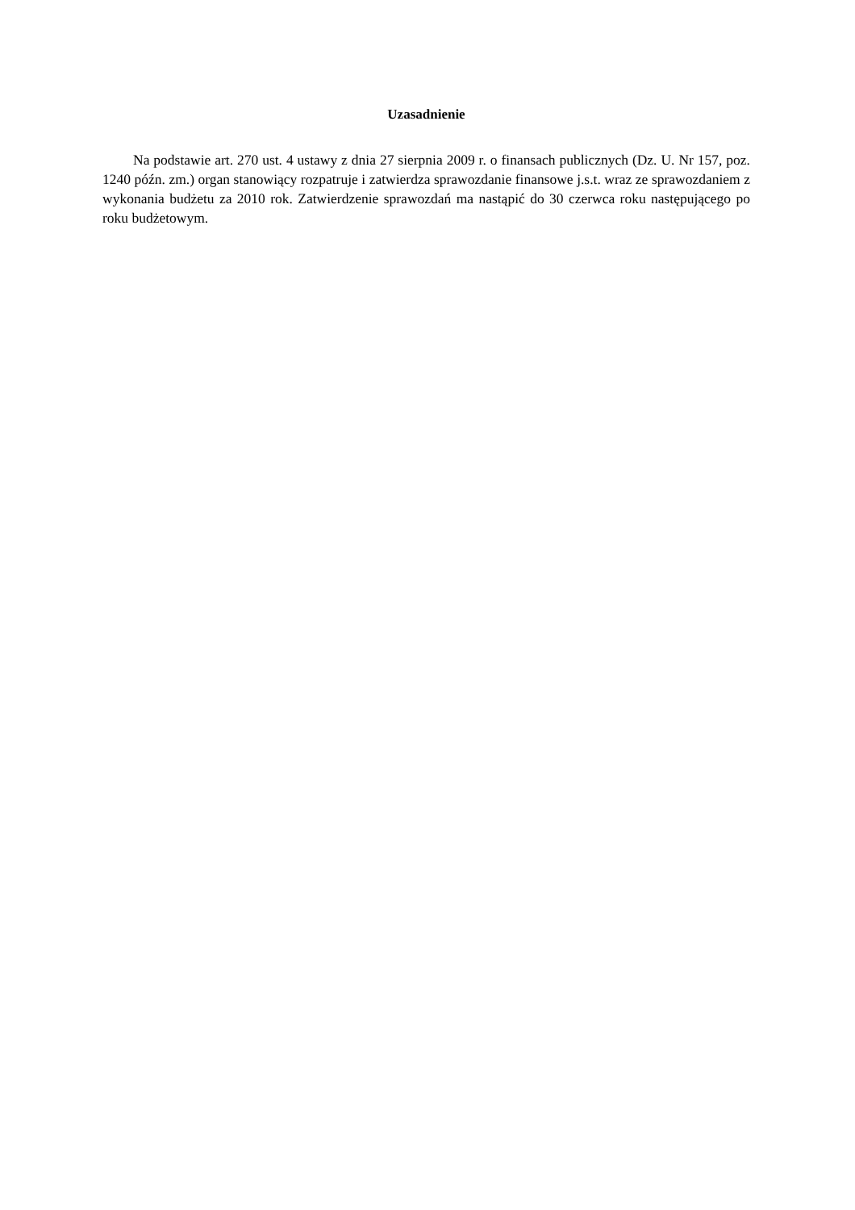Uzasadnienie
Na podstawie art. 270 ust. 4 ustawy z dnia 27 sierpnia 2009 r. o finansach publicznych (Dz. U. Nr 157, poz. 1240 późn. zm.) organ stanowiący rozpatruje i zatwierdza sprawozdanie finansowe j.s.t. wraz ze sprawozdaniem z wykonania budżetu za 2010 rok. Zatwierdzenie sprawozdań ma nastąpić do 30 czerwca roku następującego po roku budżetowym.